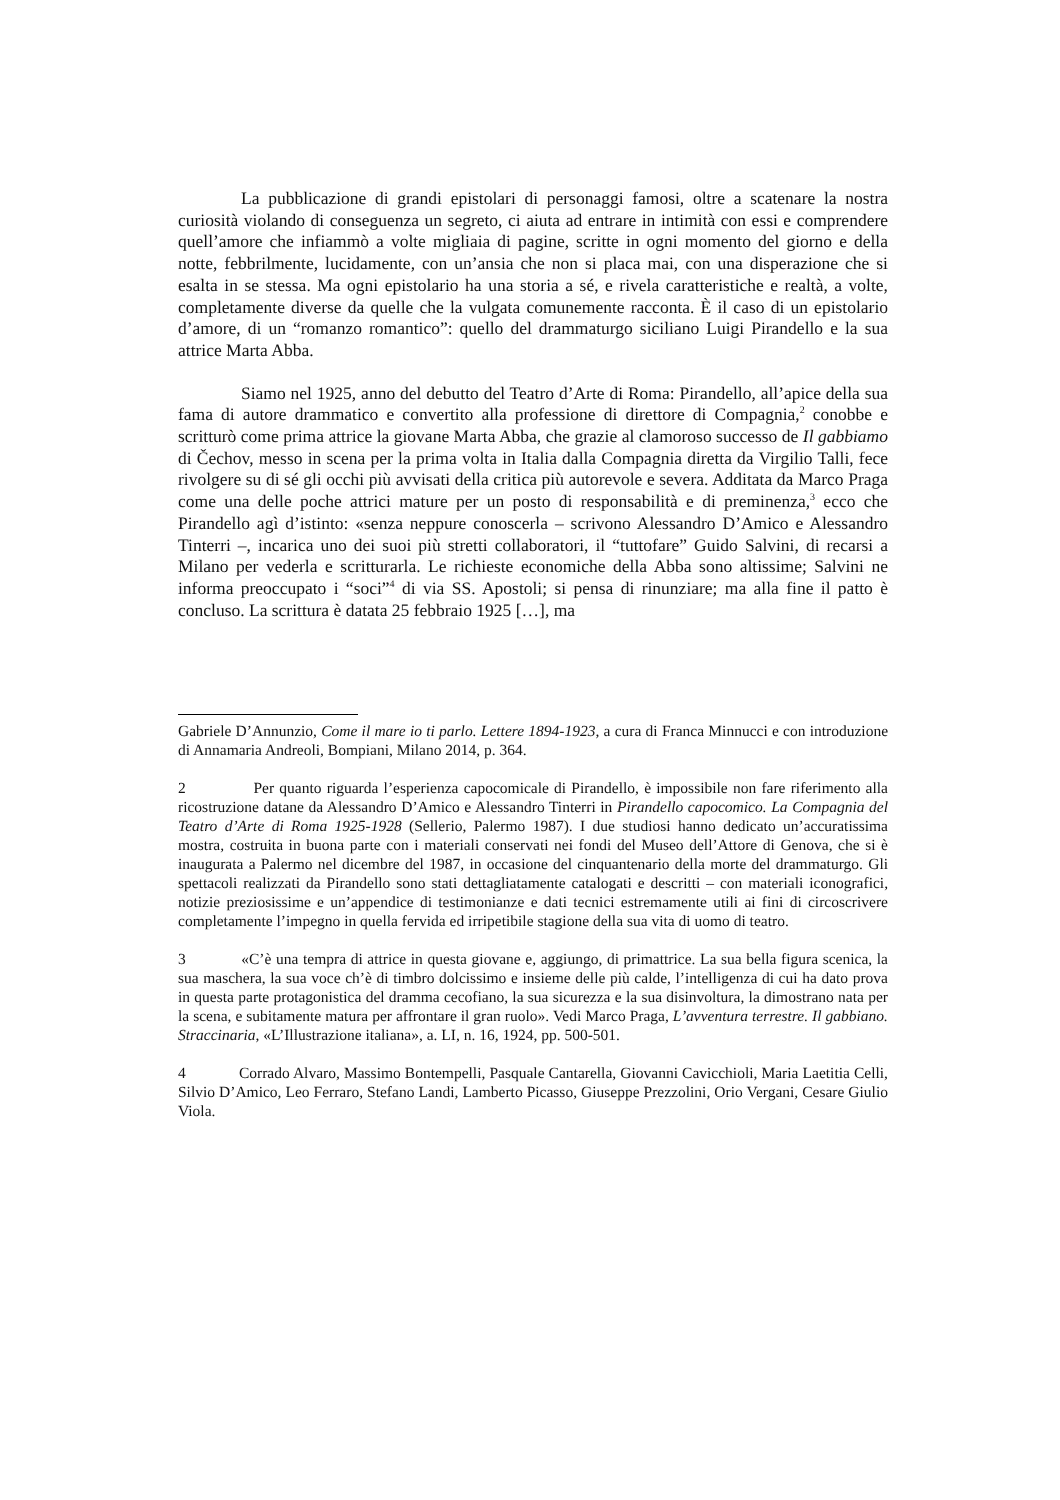La pubblicazione di grandi epistolari di personaggi famosi, oltre a scatenare la nostra curiosità violando di conseguenza un segreto, ci aiuta ad entrare in intimità con essi e comprendere quell’amore che infiammò a volte migliaia di pagine, scritte in ogni momento del giorno e della notte, febbrilmente, lucidamente, con un’ansia che non si placa mai, con una disperazione che si esalta in se stessa. Ma ogni epistolario ha una storia a sé, e rivela caratteristiche e realtà, a volte, completamente diverse da quelle che la vulgata comunemente racconta. È il caso di un epistolario d’amore, di un “romanzo romantico”: quello del drammaturgo siciliano Luigi Pirandello e la sua attrice Marta Abba.
Siamo nel 1925, anno del debutto del Teatro d’Arte di Roma: Pirandello, all’apice della sua fama di autore drammatico e convertito alla professione di direttore di Compagnia,<sup>2</sup> conobbe e scritturò come prima attrice la giovane Marta Abba, che grazie al clamoroso successo de Il gabbiamo di Čechov, messo in scena per la prima volta in Italia dalla Compagnia diretta da Virgilio Talli, fece rivolgere su di sé gli occhi più avvisati della critica più autorevole e severa. Additata da Marco Praga come una delle poche attrici mature per un posto di responsabilità e di preminenza,<sup>3</sup> ecco che Pirandello agì d’istinto: «senza neppure conoscerla – scrivono Alessandro D’Amico e Alessandro Tinterri –, incarica uno dei suoi più stretti collaboratori, il “tuttofare” Guido Salvini, di recarsi a Milano per vederla e scritturarla. Le richieste economiche della Abba sono altissime; Salvini ne informa preoccupato i “soci”<sup>4</sup> di via SS. Apostoli; si pensa di rinunziare; ma alla fine il patto è concluso. La scrittura è datata 25 febbraio 1925 […], ma
Gabriele D’Annunzio, Come il mare io ti parlo. Lettere 1894-1923, a cura di Franca Minnucci e con introduzione di Annamaria Andreoli, Bompiani, Milano 2014, p. 364.
2 Per quanto riguarda l’esperienza capocomicale di Pirandello, è impossibile non fare riferimento alla ricostruzione datane da Alessandro D’Amico e Alessandro Tinterri in Pirandello capocomico. La Compagnia del Teatro d’Arte di Roma 1925-1928 (Sellerio, Palermo 1987). I due studiosi hanno dedicato un’accuratissima mostra, costruita in buona parte con i materiali conservati nei fondi del Museo dell’Attore di Genova, che si è inaugurata a Palermo nel dicembre del 1987, in occasione del cinquantenario della morte del drammaturgo. Gli spettacoli realizzati da Pirandello sono stati dettagliatamente catalogati e descritti – con materiali iconografici, notizie preziosissime e un’appendice di testimonianze e dati tecnici estremamente utili ai fini di circoscrivere completamente l’impegno in quella fervida ed irripetibile stagione della sua vita di uomo di teatro.
3 «C’è una tempra di attrice in questa giovane e, aggiungo, di primattrice. La sua bella figura scenica, la sua maschera, la sua voce ch’è di timbro dolcissimo e insieme delle più calde, l’intelligenza di cui ha dato prova in questa parte protagonistica del dramma cecofiano, la sua sicurezza e la sua disinvoltura, la dimostrano nata per la scena, e subitamente matura per affrontare il gran ruolo». Vedi Marco Praga, L’avventura terrestre. Il gabbiano. Straccinaria, «L’Illustrazione italiana», a. LI, n. 16, 1924, pp. 500-501.
4 Corrado Alvaro, Massimo Bontempelli, Pasquale Cantarella, Giovanni Cavicchioli, Maria Laetitia Celli, Silvio D’Amico, Leo Ferraro, Stefano Landi, Lamberto Picasso, Giuseppe Prezzolini, Orio Vergani, Cesare Giulio Viola.